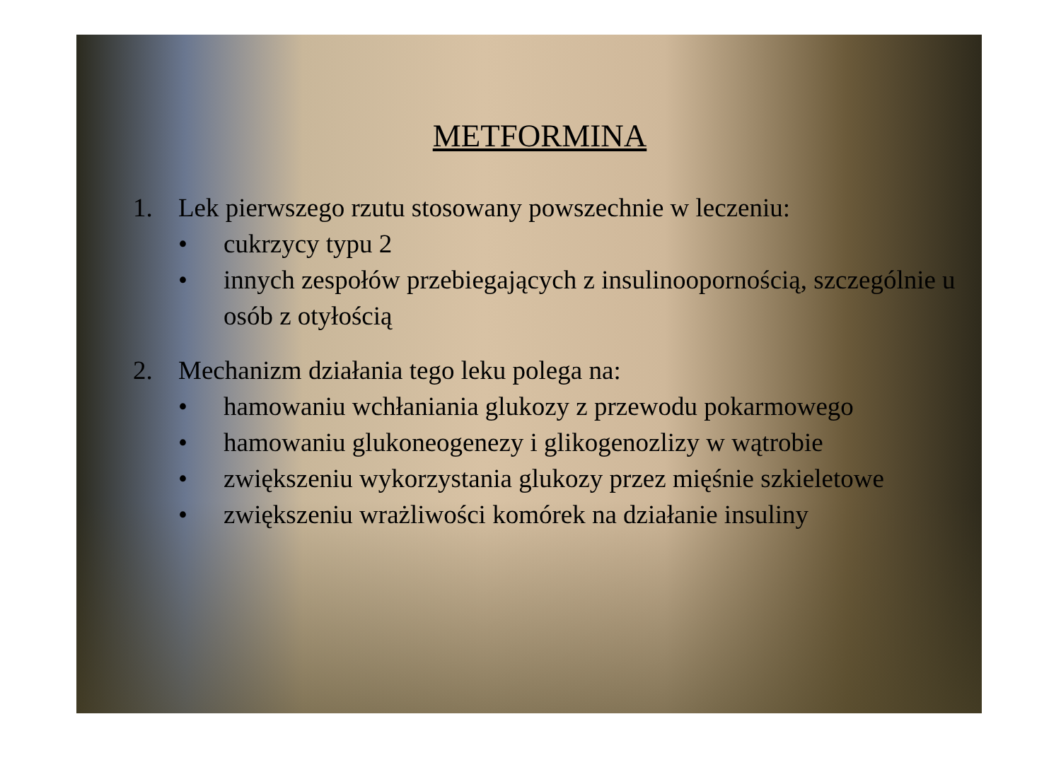METFORMINA
1. Lek pierwszego rzutu stosowany powszechnie w leczeniu:
• cukrzycy typu 2
• innych zespołów przebiegających z insulinooporno­ścią, szczególnie u osób z otyłością
2. Mechanizm działania tego leku polega na:
• hamowaniu wchłaniania glukozy z przewodu pokarmowego
• hamowaniu glukoneogenezy i glikogenozlizy w wątrobie
• zwiększeniu wykorzystania glukozy przez mięśnie szkieletowe
• zwiększeniu wrażliwości komórek na działanie insuliny